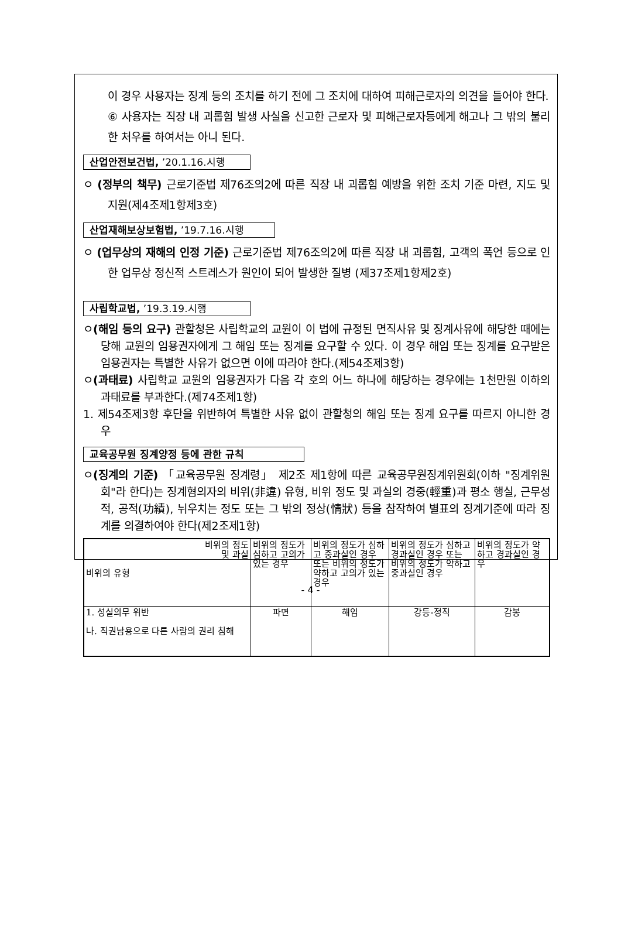이 경우 사용자는 징계 등의 조치를 하기 전에 그 조치에 대하여 피해근로자의 의견을 들어야 한다.
⑥ 사용자는 직장 내 괴롭힘 발생 사실을 신고한 근로자 및 피해근로자등에게 해고나 그 밖의 불리한 처우를 하여서는 아니 된다.
산업안전보건법, ’20.1.16.시행
ㅇ (정부의 책무) 근로기준법 제76조의2에 따른 직장 내 괴롭힘 예방을 위한 조치 기준 마련, 지도 및 지원(제4조제1항제3호)
산업재해보상보험법, ’19.7.16.시행
ㅇ (업무상의 재해의 인정 기준) 근로기준법 제76조의2에 따른 직장 내 괴롭힘, 고객의 폭언 등으로 인한 업무상 정신적 스트레스가 원인이 되어 발생한 질병 (제37조제1항제2호)
사립학교법, ’19.3.19.시행
ㅇ(해임 등의 요구) 관할청은 사립학교의 교원이 이 법에 규정된 면직사유 및 징계사유에 해당한 때에는 당해 교원의 임용권자에게 그 해임 또는 징계를 요구할 수 있다. 이 경우 해임 또는 징계를 요구받은 임용권자는 특별한 사유가 없으면 이에 따라야 한다.(제54조제3항)
ㅇ(과태료) 사립학교 교원의 임용권자가 다음 각 호의 어느 하나에 해당하는 경우에는 1천만원 이하의 과태료를 부과한다.(제74조제1항)
1. 제54조제3항 후단을 위반하여 특별한 사유 없이 관할청의 해임 또는 징계 요구를 따르지 아니한 경우
교육공무원 징계양정 등에 관한 규칙
ㅇ(징계의 기준) 「교육공무원 징계령」 제2조 제1항에 따른 교육공무원징계위원회(이하 "징계위원회"라 한다)는 징계혐의자의 비위(非違) 유형, 비위 정도 및 과실의 경중(輕重)과 평소 행실, 근무성적, 공적(功績), 뉘우치는 정도 또는 그 밖의 정상(情狀) 등을 참작하여 별표의 징계기준에 따라 징계를 의결하여야 한다(제2조제1항)
| 비위의 정도 및 과실 비위의 유형 | 비위의 정도가 심하고 고의가 있는 경우 | 비위의 정도가 심하고 중과실인 경우 또는 비위의 정도가 약하고 고의가 있는 경우 | 비위의 정도가 심하고 경과실인 경우 또는 비위의 정도가 약하고 중과실인 경우 | 비위의 정도가 약하고 경과실인 경우 |
| 1. 성실의무 위반 나. 직권남용으로 다른 사람의 권리 침해 | 파면 | 해임 | 강등-정직 | 감봉 |
- 4 -